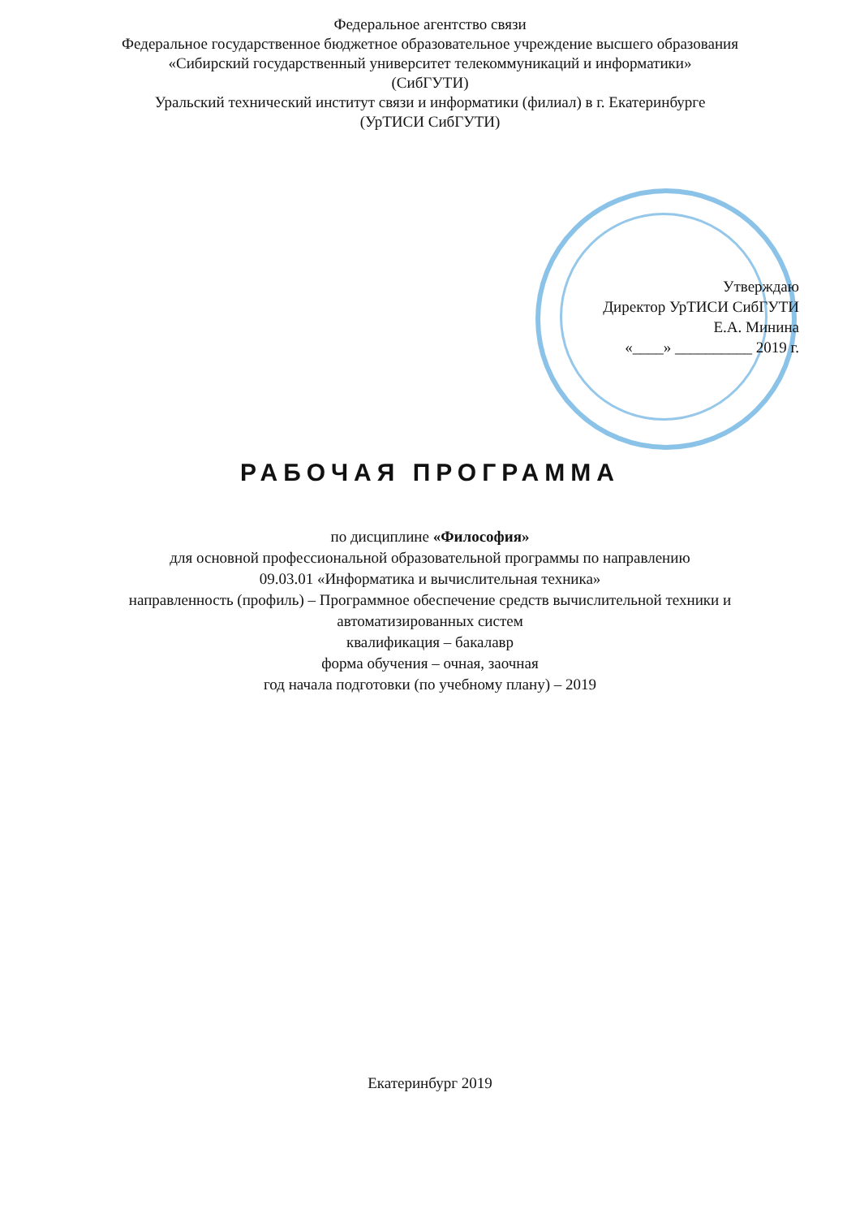Федеральное агентство связи
Федеральное государственное бюджетное образовательное учреждение высшего образования
«Сибирский государственный университет телекоммуникаций и информатики»
(СибГУТИ)
Уральский технический институт связи и информатики (филиал) в г. Екатеринбурге
(УрТИСИ СибГУТИ)
Утверждаю
Директор УрТИСИ СибГУТИ
Е.А. Минина
«____» __________ 2019 г.
РАБОЧАЯ ПРОГРАММА
по дисциплине «Философия»
для основной профессиональной образовательной программы по направлению
09.03.01 «Информатика и вычислительная техника»
направленность (профиль) – Программное обеспечение средств вычислительной техники и
автоматизированных систем
квалификация – бакалавр
форма обучения – очная, заочная
год начала подготовки (по учебному плану) – 2019
Екатеринбург 2019